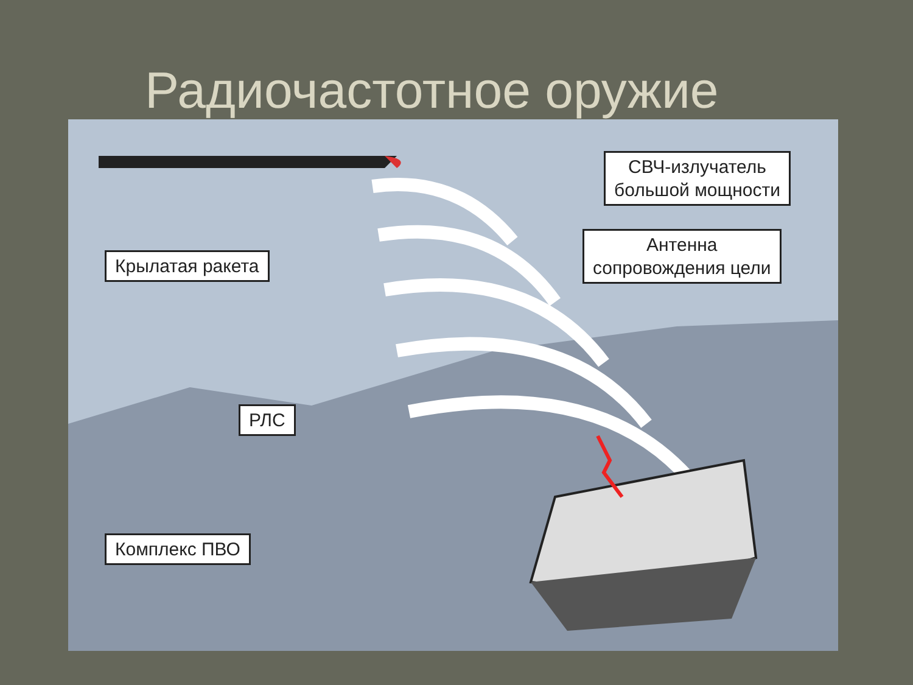Радиочастотное оружие
СВЧ-излучатель
большой мощности
Крылатая ракета
Антенна
сопровождения цели
РЛС
Комплекс ПВО